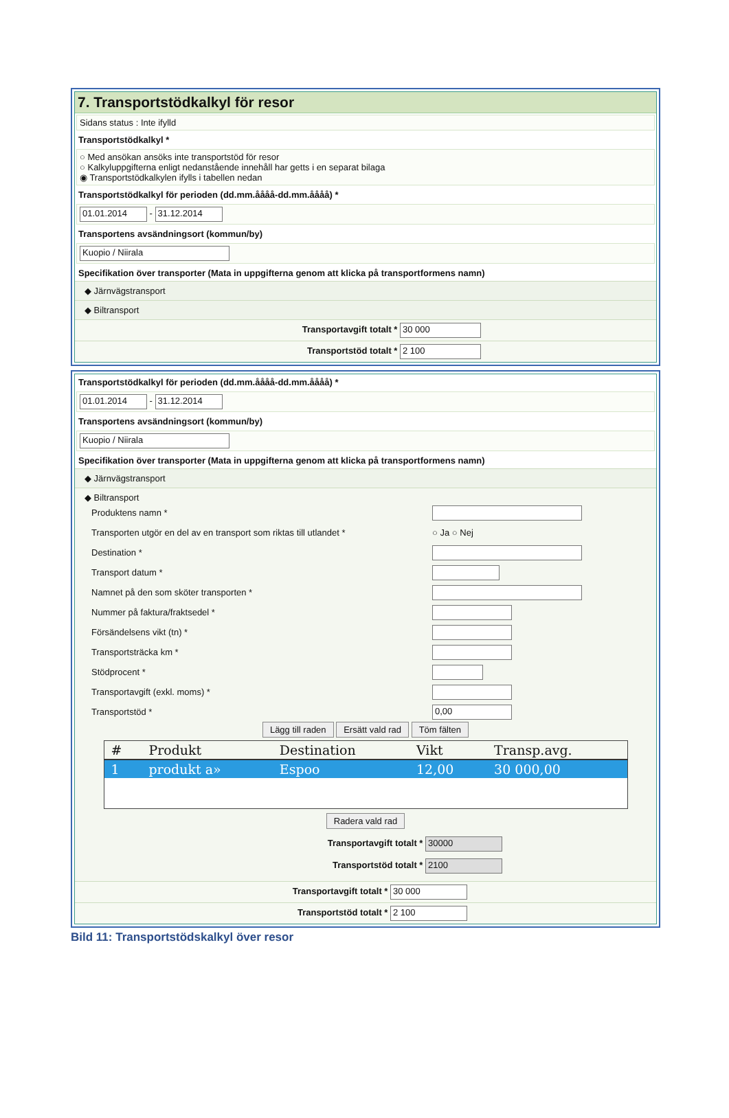7. Transportstödkalkyl för resor
Sidans status : Inte ifylld
Transportstödkalkyl *
○ Med ansökan ansöks inte transportstöd för resor
○ Kalkyluppgifterna enligt nedanstående innehåll har getts i en separat bilaga
◉ Transportstödkalkylen ifylls i tabellen nedan
Transportstödkalkyl för perioden (dd.mm.åååå-dd.mm.åååå) *
01.01.2014 - 31.12.2014
Transportens avsändningsort (kommun/by)
Kuopio / Niirala
Specifikation över transporter (Mata in uppgifterna genom att klicka på transportformens namn)
◆ Järnvägstransport
◆ Biltransport
Transportavgift totalt * 30 000
Transportstöd totalt * 2 100
Transportstödkalkyl för perioden (dd.mm.åååå-dd.mm.åååå) *
01.01.2014 - 31.12.2014
Transportens avsändningsort (kommun/by)
Kuopio / Niirala
Specifikation över transporter (Mata in uppgifterna genom att klicka på transportformens namn)
◆ Järnvägstransport
◆ Biltransport
Produktens namn *
Transporten utgör en del av en transport som riktas till utlandet * ○ Ja ○ Nej
Destination *
Transport datum *
Namnet på den som sköter transporten *
Nummer på faktura/fraktsedel *
Försändelsens vikt (tn) *
Transportsträcka km *
Stödprocent *
Transportavgift (exkl. moms) *
Transportstöd * 0,00
Lägg till raden Ersätt vald rad Töm fälten
| # | Produkt | Destination | Vikt | Transp.avg. |
| --- | --- | --- | --- | --- |
| 1 | produkt a» | Espoo | 12,00 | 30 000,00 |
Radera vald rad
Transportavgift totalt * 30000
Transportstöd totalt * 2100
Transportavgift totalt * 30 000
Transportstöd totalt * 2 100
Bild 11: Transportstödskalkyl över resor